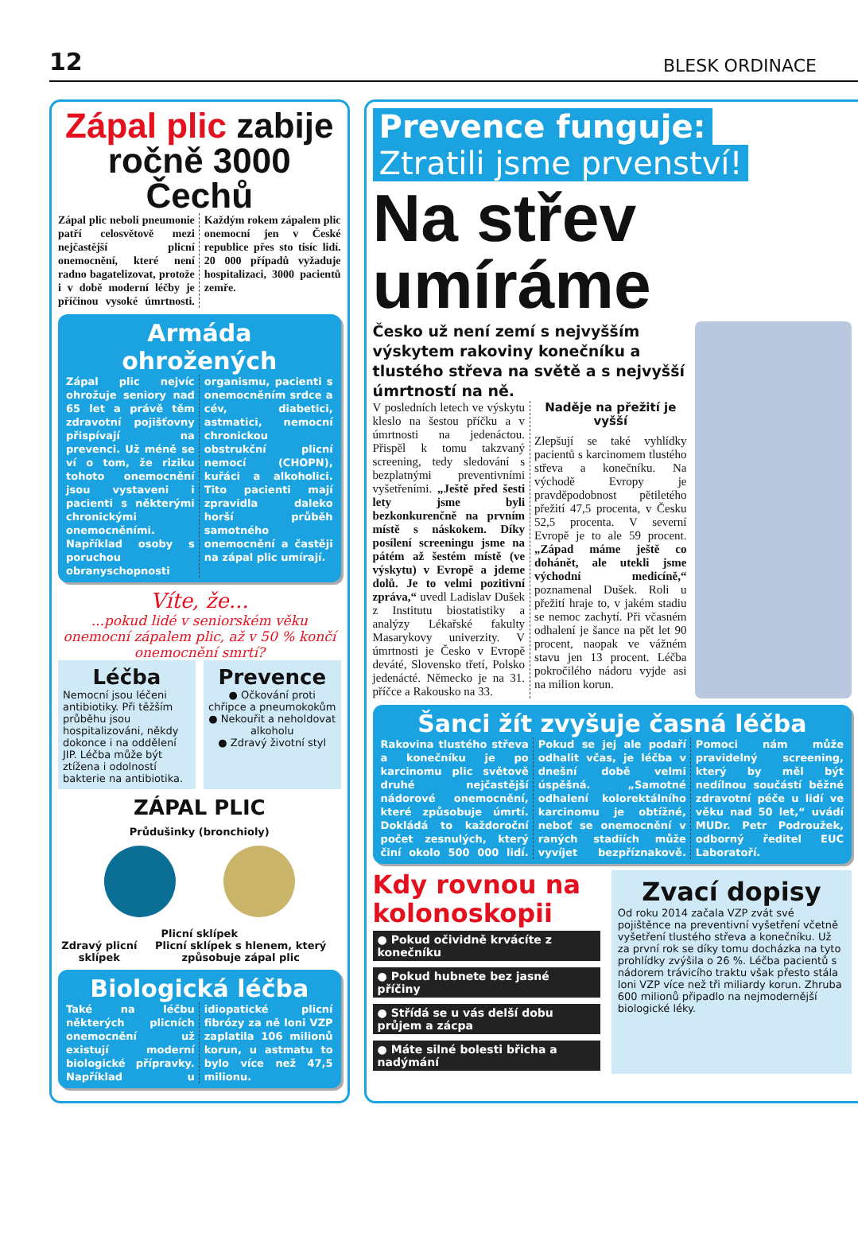12 BLESK ORDINACE
Zápal plic zabije ročně 3000 Čechů
Zápal plic neboli pneumonie patří celosvětově mezi nejčastější plicní onemocnění, které není radno bagatelizovat, protože i v době moderní léčby je příčinou vysoké úmrtnosti. Každým rokem zápalem plic onemocní jen v České republice přes sto tisíc lidí. 20 000 případů vyžaduje hospitalizaci, 3000 pacientů zemře.
Armáda ohrožených
Zápal plic nejvíc ohrožuje seniory nad 65 let a právě těm zdravotní pojišťovny přispívají na prevenci. Už méně se ví o tom, že riziku tohoto onemocnění jsou vystaveni i pacienti s některými chronickými onemocněními. Například osoby s poruchou obranyschopnosti organismu, pacienti s onemocněním srdce a cév, diabetici, astmatici, nemocní chronickou obstrukční plicní nemocí (CHOPN), kuřáci a alkoholici. Tito pacienti mají zpravidla daleko horší průběh samotného onemocnění a častěji na zápal plic umírají.
Víte, že...
...pokud lidé v seniorském věku onemocní zápalem plic, až v 50 % končí onemocnění smrtí?
Léčba
Nemocní jsou léčeni antibiotiky. Při těžším průběhu jsou hospitalizováni, někdy dokonce i na oddělení JIP. Léčba může být ztížena i odolností bakterie na antibiotika.
Prevence
● Očkování proti chřipce a pneumokokům
● Nekouřit a neholdovat alkoholu
● Zdravý životní styl
ZÁPAL PLIC
Průdušinky (bronchioly)
Plicní sklípek
Zdravý plicní sklípek Plicní sklípek s hlenem, který způsobuje zápal plic
Biologická léčba
Také na léčbu některých plicních onemocnění už existují moderní biologické přípravky. Například u idiopatické plicní fibrózy za ně loni VZP zaplatila 106 milionů korun, u astmatu to bylo více než 47,5 milionu.
Prevence funguje:
Ztratili jsme prvenství!
Na střev umíráme
Česko už není zemí s nejvyšším výskytem rakoviny konečníku a tlustého střeva na světě a s nejvyšší úmrtností na ně.
V posledních letech ve výskytu kleslo na šestou příčku a v úmrtnosti na jedenáctou. Přispěl k tomu takzvaný screening, tedy sledování s bezplatnými preventivními vyšetřeními. „Ještě před šesti lety jsme byli bezkonkurenčně na prvním místě s náskokem. Díky posílení screeningu jsme na pátém až šestém místě (ve výskytu) v Evropě a jdeme dolů. Je to velmi pozitivní zpráva,“ uvedl Ladislav Dušek z Institutu biostatistiky a analýzy Lékařské fakulty Masarykovy univerzity. V úmrtnosti je Česko v Evropě deváté, Slovensko třetí, Polsko jedenácté. Německo je na 31. příčce a Rakousko na 33.
Naděje na přežití je vyšší
Zlepšují se také vyhlídky pacientů s karcinomem tlustého střeva a konečníku. Na východě Evropy je pravděpodobnost pětiletého přežití 47,5 procenta, v Česku 52,5 procenta. V severní Evropě je to ale 59 procent. „Západ máme ještě co dohánět, ale utekli jsme východní medicíně,“ poznamenal Dušek. Roli u přežití hraje to, v jakém stadiu se nemoc zachytí. Při včasném odhalení je šance na pět let 90 procent, naopak ve vážném stavu jen 13 procent. Léčba pokročilého nádoru vyjde asi na milion korun.
Šanci žít zvyšuje časná léčba
Rakovina tlustého střeva a konečníku je po karcinomu plic světově druhé nejčastější nádorové onemocnění, které způsobuje úmrtí. Dokládá to každoroční počet zesnulých, který činí okolo 500 000 lidí. Pokud se jej ale podaří odhalit včas, je léčba v dnešní době velmi úspěšná. „Samotné odhalení kolorektálního karcinomu je obtížné, neboť se onemocnění v raných stadiích může vyvíjet bezpříznakově. Pomoci nám může pravidelný screening, který by měl být nedílnou součástí běžné zdravotní péče u lidí ve věku nad 50 let,“ uvádí MUDr. Petr Podroužek, odborný ředitel EUC Laboratoří.
Kdy rovnou na kolonoskopii
● Pokud očividně krvácíte z konečníku
● Pokud hubnete bez jasné příčiny
● Střídá se u vás delší dobu průjem a zácpa
● Máte silné bolesti břicha a nadýmání
Zvací dopisy
Od roku 2014 začala VZP zvát své pojištěnce na preventivní vyšetření včetně vyšetření tlustého střeva a konečníku. Už za první rok se díky tomu docházka na tyto prohlídky zvýšila o 26 %. Léčba pacientů s nádorem trávicího traktu však přesto stála loni VZP více než tři miliardy korun. Zhruba 600 milionů připadlo na nejmodernější biologické léky.